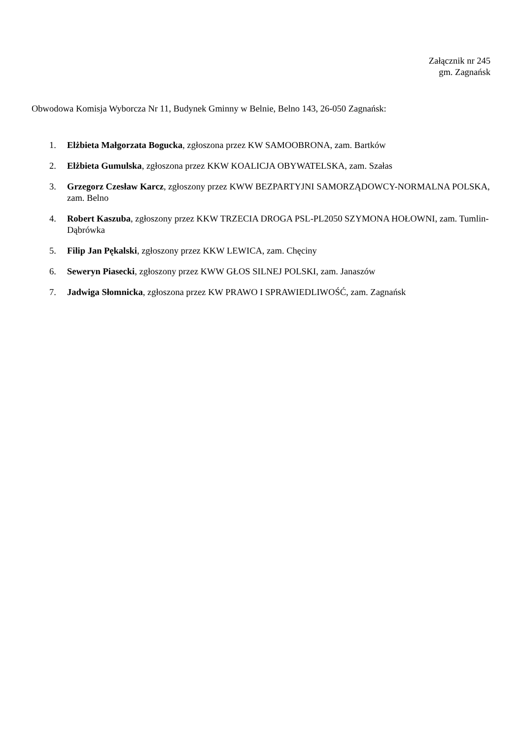Załącznik nr 245
gm. Zagnańsk
Obwodowa Komisja Wyborcza Nr 11, Budynek Gminny w Belnie, Belno 143, 26-050 Zagnańsk:
1. Elżbieta Małgorzata Bogucka, zgłoszona przez KW SAMOOBRONA, zam. Bartków
2. Elżbieta Gumulska, zgłoszona przez KKW KOALICJA OBYWATELSKA, zam. Szałas
3. Grzegorz Czesław Karcz, zgłoszony przez KWW BEZPARTYJNI SAMORZĄDOWCY-NORMALNA POLSKA, zam. Belno
4. Robert Kaszuba, zgłoszony przez KKW TRZECIA DROGA PSL-PL2050 SZYMONA HOŁOWNI, zam. Tumlin-Dąbrówka
5. Filip Jan Pękalski, zgłoszony przez KKW LEWICA, zam. Chęciny
6. Seweryn Piasecki, zgłoszony przez KWW GŁOS SILNEJ POLSKI, zam. Janaszów
7. Jadwiga Słomnicka, zgłoszona przez KW PRAWO I SPRAWIEDLIWOŚĆ, zam. Zagnańsk